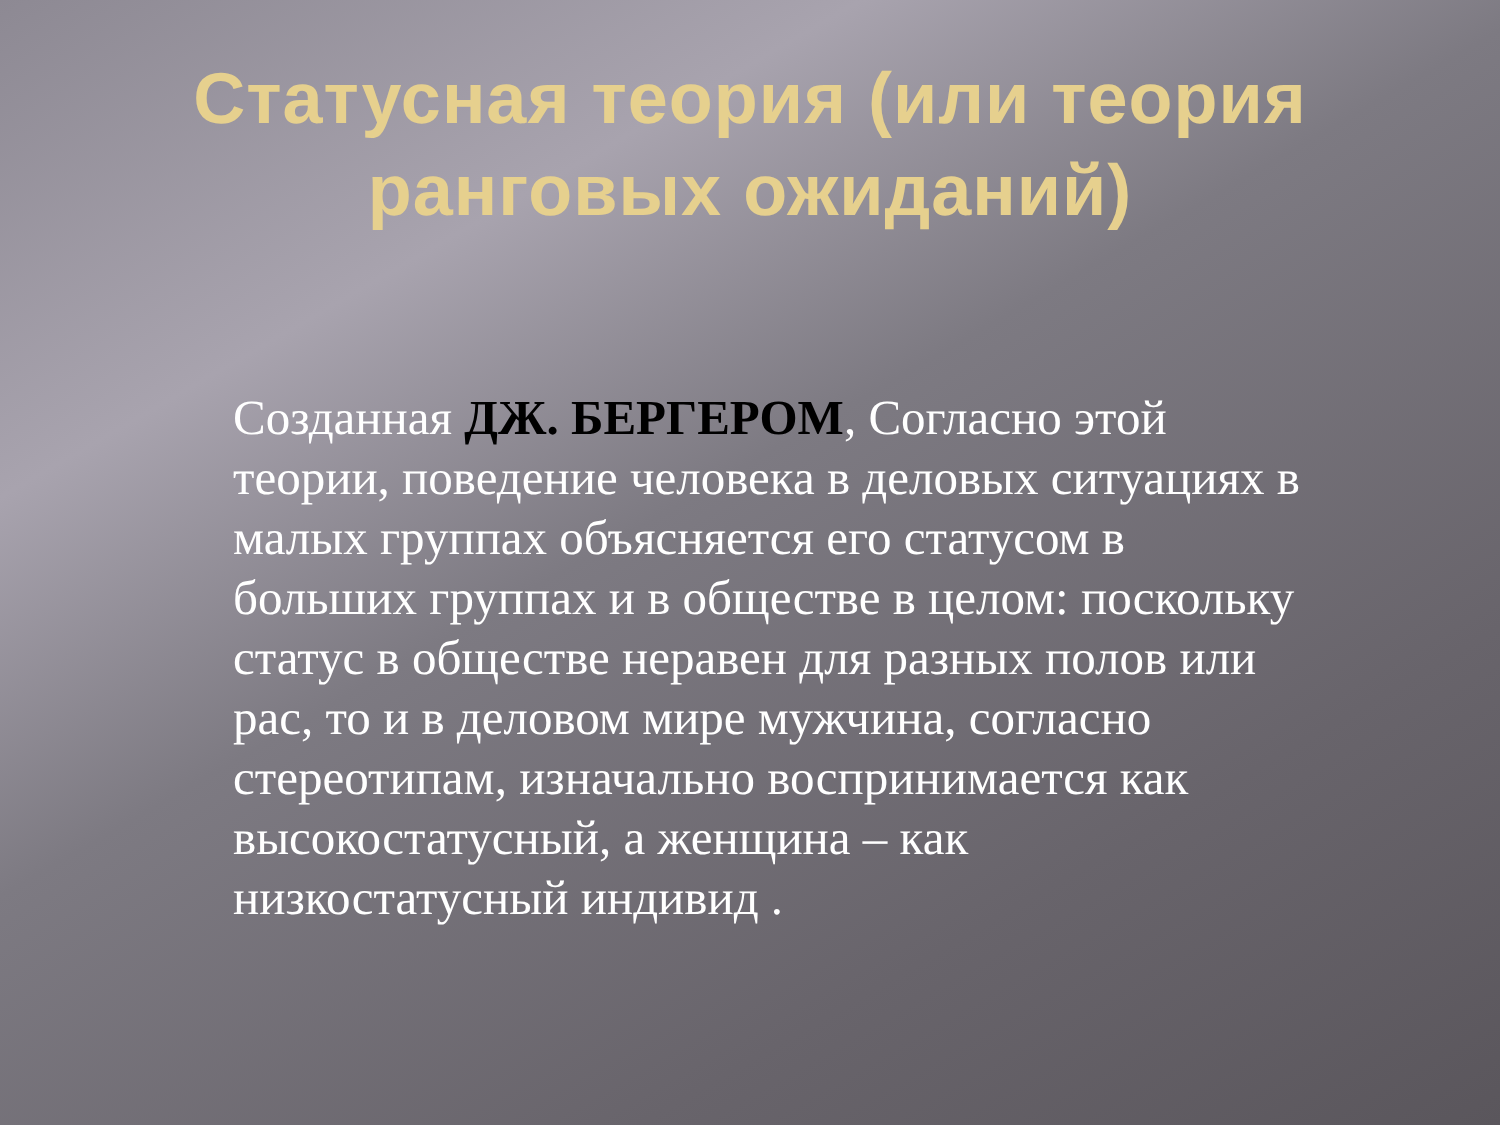Статусная теория (или теория ранговых ожиданий)
Созданная ДЖ. БЕРГЕРОМ, Согласно этой теории, поведение человека в деловых ситуациях в малых группах объясняется его статусом в больших группах и в обществе в целом: поскольку статус в обществе неравен для разных полов или рас, то и в деловом мире мужчина, согласно стереотипам, изначально воспринимается как высокостатусный, а женщина – как низкостатусный индивид .